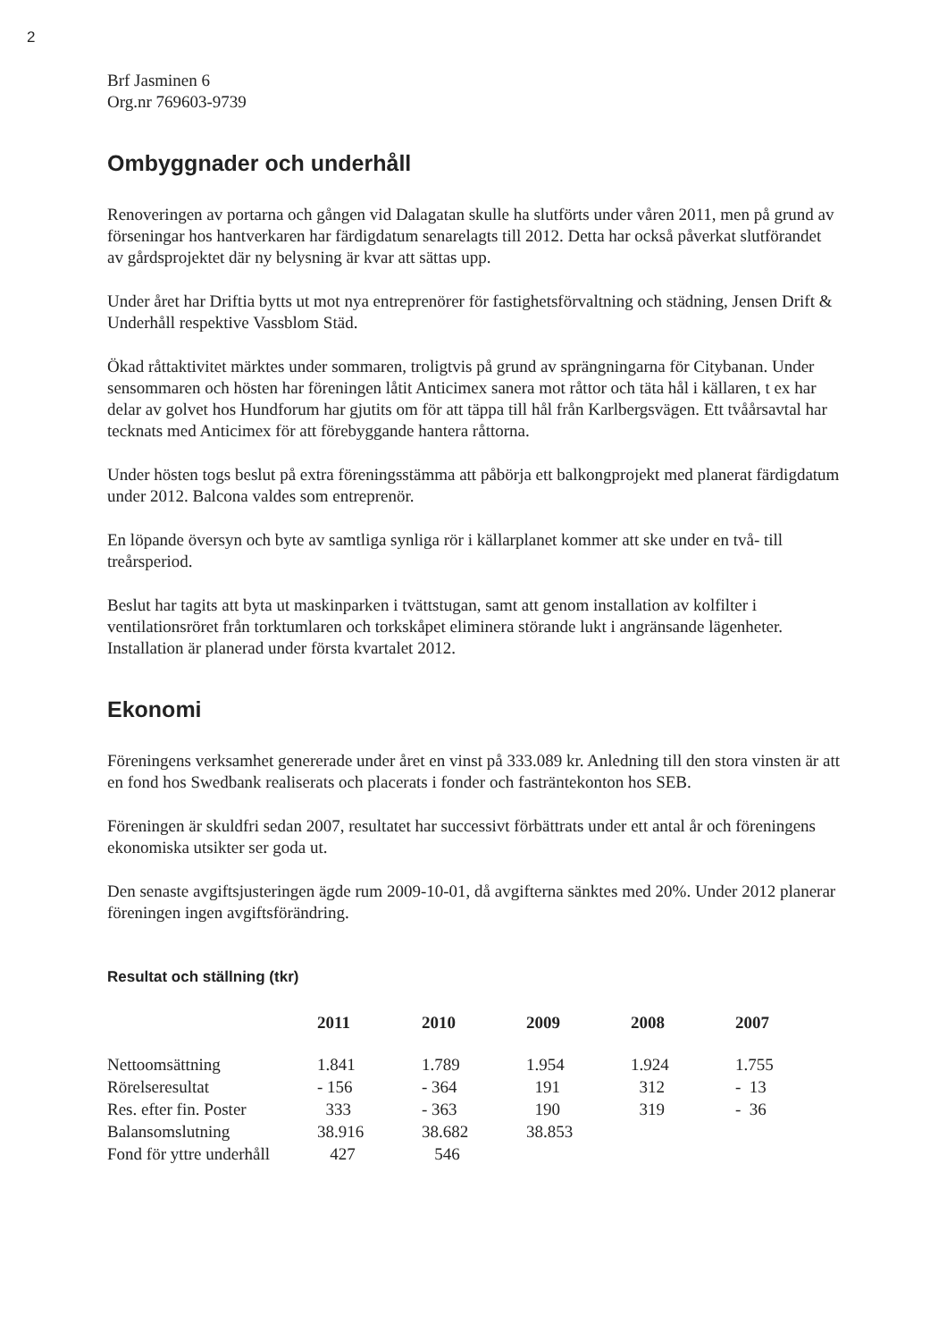2
Brf Jasminen 6
Org.nr 769603-9739
Ombyggnader och underhåll
Renoveringen av portarna och gången vid Dalagatan skulle ha slutförts under våren 2011, men på grund av förseningar hos hantverkaren har färdigdatum senarelagts till 2012. Detta har också påverkat slutförandet av gårdsprojektet där ny belysning är kvar att sättas upp.
Under året har Driftia bytts ut mot nya entreprenörer för fastighetsförvaltning och städning, Jensen Drift & Underhåll respektive Vassblom Städ.
Ökad råttaktivitet märktes under sommaren, troligtvis på grund av sprängningarna för Citybanan. Under sensommaren och hösten har föreningen låtit Anticimex sanera mot råttor och täta hål i källaren, t ex har delar av golvet hos Hundforum har gjutits om för att täppa till hål från Karlbergsvägen. Ett tvåårsavtal har tecknats med Anticimex för att förebyggande hantera råttorna.
Under hösten togs beslut på extra föreningsstämma att påbörja ett balkongprojekt med planerat färdigdatum under 2012. Balcona valdes som entreprenör.
En löpande översyn och byte av samtliga synliga rör i källarplanet kommer att ske under en två- till treårsperiod.
Beslut har tagits att byta ut maskinparken i tvättstugan, samt att genom installation av kolfilter i ventilationsröret från torktumlaren och torkskåpet eliminera störande lukt i angränsande lägenheter. Installation är planerad under första kvartalet 2012.
Ekonomi
Föreningens verksamhet genererade under året en vinst på 333.089 kr. Anledning till den stora vinsten är att en fond hos Swedbank realiserats och placerats i fonder och fasträntekonton hos SEB.
Föreningen är skuldfri sedan 2007, resultatet har successivt förbättrats under ett antal år och föreningens ekonomiska utsikter ser goda ut.
Den senaste avgiftsjusteringen ägde rum 2009-10-01, då avgifterna sänktes med 20%. Under 2012 planerar föreningen ingen avgiftsförändring.
Resultat och ställning (tkr)
| | 2011 | 2010 | 2009 | 2008 | 2007 |
| --- | --- | --- | --- | --- | --- |
| Nettoomsättning | 1.841 | 1.789 | 1.954 | 1.924 | 1.755 |
| Rörelseresultat | - 156 | - 364 | 191 | 312 | - 13 |
| Res. efter fin. Poster | 333 | - 363 | 190 | 319 | - 36 |
| Balansomslutning | 38.916 | 38.682 | 38.853 | | |
| Fond för yttre underhåll | 427 | 546 | | | |